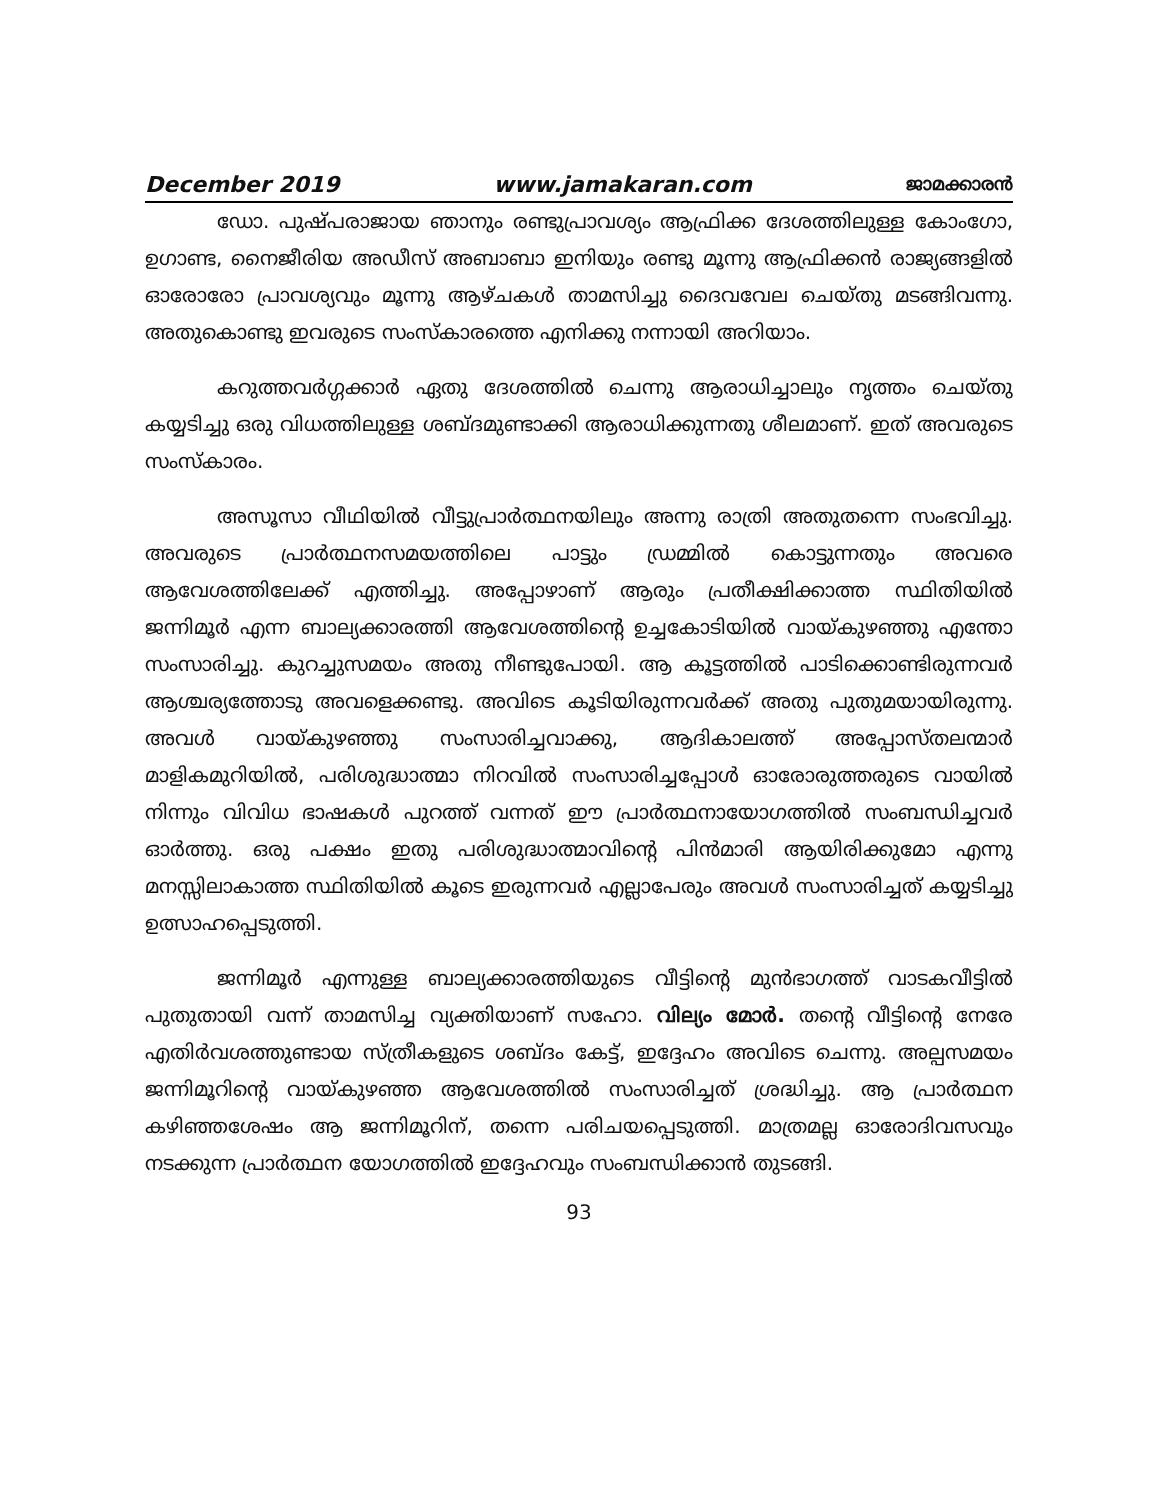December 2019 www.jamakaran.com ജാമക്കാരൻ
ഡോ. പുഷ്പരാജായ ഞാനും രണ്ടുപ്രാവശ്യം ആഫ്രിക്ക ദേശത്തിലുള്ള കോംഗോ, ഉഗാണ്ട, നൈജീരിയ അഡീസ് അബാബാ ഇനിയും രണ്ടു മൂന്നു ആഫ്രിക്കൻ രാജ്യങ്ങളിൽ ഓരോരോ പ്രാവശ്യവും മൂന്നു ആഴ്ചകൾ താമസിച്ചു ദൈവവേല ചെയ്തു മടങ്ങിവന്നു. അതുകൊണ്ടു ഇവരുടെ സംസ്കാരത്തെ എനിക്കു നന്നായി അറിയാം.
കറുത്തവർഗ്ഗക്കാർ ഏതു ദേശത്തിൽ ചെന്നു ആരാധിച്ചാലും നൃത്തം ചെയ്തു കയ്യടിച്ചു ഒരു വിധത്തിലുള്ള ശബ്ദമുണ്ടാക്കി ആരാധിക്കുന്നതു ശീലമാണ്. ഇത് അവരുടെ സംസ്കാരം.
അസൂസാ വീഥിയിൽ വീട്ടുപ്രാർത്ഥനയിലും അന്നു രാത്രി അതുതന്നെ സംഭവിച്ചു. അവരുടെ പ്രാർത്ഥനസമയത്തിലെ പാട്ടും ഡ്രമ്മിൽ കൊട്ടുന്നതും അവരെ ആവേശത്തിലേക്ക് എത്തിച്ചു. അപ്പോഴാണ് ആരും പ്രതീക്ഷിക്കാത്ത സ്ഥിതിയിൽ ജന്നിമൂർ എന്ന ബാല്യക്കാരത്തി ആവേശത്തിന്റെ ഉച്ചകോടിയിൽ വായ്കുഴഞ്ഞു എന്തോ സംസാരിച്ചു. കുറച്ചുസമയം അതു നീണ്ടുപോയി. ആ കൂട്ടത്തിൽ പാടിക്കൊണ്ടിരുന്നവർ ആശ്ചര്യത്തോടു അവളെക്കണ്ടു. അവിടെ കൂടിയിരുന്നവർക്ക് അതു പുതുമയായിരുന്നു. അവൾ വായ്കുഴഞ്ഞു സംസാരിച്ചവാക്കു, ആദികാലത്ത് അപ്പോസ്തലന്മാർ മാളികമുറിയിൽ, പരിശുദ്ധാത്മാ നിറവിൽ സംസാരിച്ചപ്പോൾ ഓരോരുത്തരുടെ വായിൽ നിന്നും വിവിധ ഭാഷകൾ പുറത്ത് വന്നത് ഈ പ്രാർത്ഥനായോഗത്തിൽ സംബന്ധിച്ചവർ ഓർത്തു. ഒരു പക്ഷം ഇതു പരിശുദ്ധാത്മാവിന്റെ പിൻമാരി ആയിരിക്കുമോ എന്നു മനസ്സിലാകാത്ത സ്ഥിതിയിൽ കൂടെ ഇരുന്നവർ എല്ലാപേരും അവൾ സംസാരിച്ചത് കയ്യടിച്ചു ഉത്സാഹപ്പെടുത്തി.
ജന്നിമൂർ എന്നുള്ള ബാല്യക്കാരത്തിയുടെ വീട്ടിന്റെ മുൻഭാഗത്ത് വാടകവീട്ടിൽ പുതുതായി വന്ന് താമസിച്ച വ്യക്തിയാണ് സഹോ. വില്യം മോർ. തന്റെ വീട്ടിന്റെ നേരേ എതിർവശത്തുണ്ടായ സ്ത്രീകളുടെ ശബ്ദം കേട്ട്, ഇദ്ദേഹം അവിടെ ചെന്നു. അല്പസമയം ജന്നിമൂറിന്റെ വായ്കുഴഞ്ഞ ആവേശത്തിൽ സംസാരിച്ചത് ശ്രദ്ധിച്ചു. ആ പ്രാർത്ഥന കഴിഞ്ഞശേഷം ആ ജന്നിമൂറിന്, തന്നെ പരിചയപ്പെടുത്തി. മാത്രമല്ല ഓരോദിവസവും നടക്കുന്ന പ്രാർത്ഥന യോഗത്തിൽ ഇദ്ദേഹവും സംബന്ധിക്കാൻ തുടങ്ങി.
93